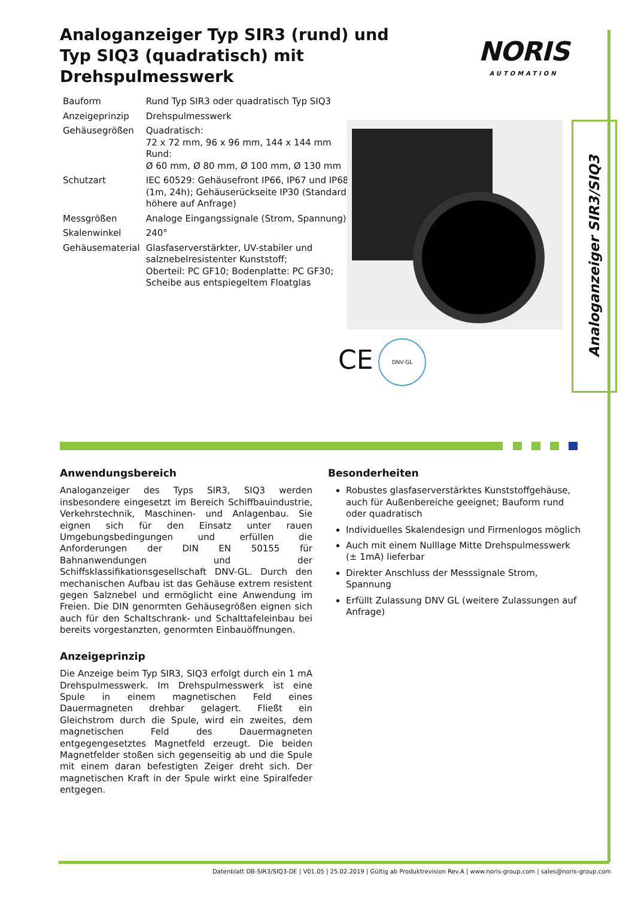Analoganzeiger Typ SIR3 (rund) und Typ SIQ3 (quadratisch) mit Drehspulmesswerk
NORIS
AUTOMATION
| Bauform | Rund Typ SIR3 oder quadratisch Typ SIQ3 |
| Anzeigeprinzip | Drehspulmesswerk |
| Gehäusegrößen | Quadratisch: 72 x 72 mm, 96 x 96 mm, 144 x 144 mm Rund: Ø 60 mm, Ø 80 mm, Ø 100 mm, Ø 130 mm |
| Schutzart | IEC 60529: Gehäusefront IP66, IP67 und IP68 (1m, 24h); Gehäuserückseite IP30 (Standard, höhere auf Anfrage) |
| Messgrößen | Analoge Eingangssignale (Strom, Spannung) |
| Skalenwinkel | 240° |
| Gehäusematerial | Glasfaserverstärkter, UV-stabiler und salznebelresistenter Kunststoff; Oberteil: PC GF10; Bodenplatte: PC GF30; Scheibe aus entspiegeltem Floatglas |
CE
DNV·GL
Analoganzeiger SIR3/SIQ3
Anwendungsbereich
Analoganzeiger des Typs SIR3, SIQ3 werden insbesondere eingesetzt im Bereich Schiffbauindustrie, Verkehrstechnik, Maschinen- und Anlagenbau. Sie eignen sich für den Einsatz unter rauen Umgebungsbedingungen und erfüllen die Anforderungen der DIN EN 50155 für Bahnanwendungen und der Schiffsklassifikationsgesellschaft DNV-GL. Durch den mechanischen Aufbau ist das Gehäuse extrem resistent gegen Salznebel und ermöglicht eine Anwendung im Freien. Die DIN genormten Gehäusegrößen eignen sich auch für den Schaltschrank- und Schalttafeleinbau bei bereits vorgestanzten, genormten Einbauöffnungen.
Anzeigeprinzip
Die Anzeige beim Typ SIR3, SIQ3 erfolgt durch ein 1 mA Drehspulmesswerk. Im Drehspulmesswerk ist eine Spule in einem magnetischen Feld eines Dauermagneten drehbar gelagert. Fließt ein Gleichstrom durch die Spule, wird ein zweites, dem magnetischen Feld des Dauermagneten entgegengesetztes Magnetfeld erzeugt. Die beiden Magnetfelder stoßen sich gegenseitig ab und die Spule mit einem daran befestigten Zeiger dreht sich. Der magnetischen Kraft in der Spule wirkt eine Spiralfeder entgegen.
Besonderheiten
Robustes glasfaserverstärktes Kunststoffgehäuse, auch für Außenbereiche geeignet; Bauform rund oder quadratisch
Individuelles Skalendesign und Firmenlogos möglich
Auch mit einem Nulllage Mitte Drehspulmesswerk (± 1mA) lieferbar
Direkter Anschluss der Messsignale Strom, Spannung
Erfüllt Zulassung DNV GL (weitere Zulassungen auf Anfrage)
Datenblatt DB-SIR3/SIQ3-DE | V01.05 | 25.02.2019 | Gültig ab Produktrevision Rev.A | www.noris-group.com | sales@noris-group.com